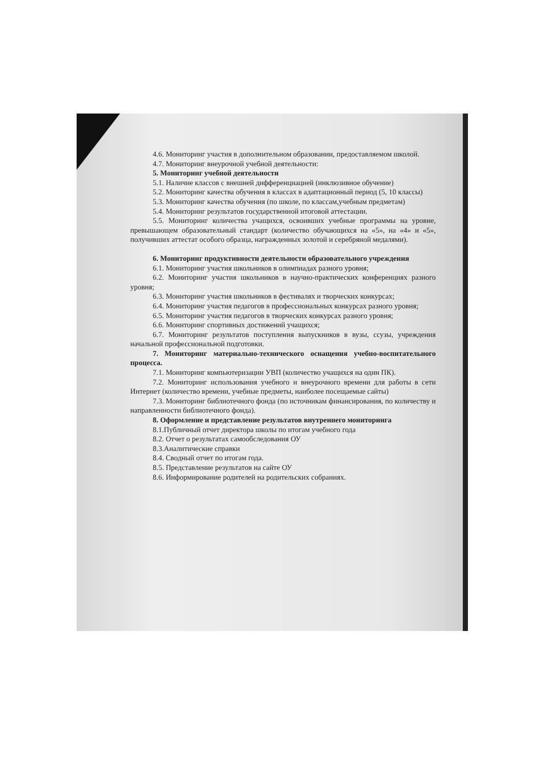4.6. Мониторинг участия в дополнительном образовании, предоставляемом школой.
4.7. Мониторинг внеурочной учебной деятельности:
5. Мониторинг учебной деятельности
5.1. Наличие классов с внешней дифференциацией (инклюзивное обучение)
5.2. Мониторинг качества обучения в классах в адаптационный период (5, 10 классы)
5.3. Мониторинг качества обучения (по школе, по классам,учебным предметам)
5.4. Мониторинг результатов государственной итоговой аттестации.
5.5. Мониторинг количества учащихся, освоивших учебные программы на уровне, превышающем образовательный стандарт (количество обучающихся на «5», на «4» и «5», получивших аттестат особого образца, награжденных золотой и серебряной медалями).
6. Мониторинг продуктивности деятельности образовательного учреждения
6.1. Мониторинг участия школьников в олимпиадах разного уровня;
6.2. Мониторинг участия школьников в научно-практических конференциях разного уровня;
6.3. Мониторинг участия школьников в фестивалях и творческих конкурсах;
6.4. Мониторинг участия педагогов в профессиональных конкурсах разного уровня;
6.5. Мониторинг участия педагогов в творческих конкурсах разного уровня;
6.6. Мониторинг спортивных достижений учащихся;
6.7. Мониторинг результатов поступления выпускников в вузы, ссузы, учреждения начальной профессиональной подготовки.
7. Мониторинг материально-технического оснащения учебно-воспитательного процесса.
7.1. Мониторинг компьютеризации УВП (количество учащихся на один ПК).
7.2. Мониторинг использования учебного и внеурочного времени для работы в сети Интернет (количество времени, учебные предметы, наиболее посещаемые сайты)
7.3. Мониторинг библиотечного фонда (по источникам финансирования, по количеству и направленности библиотечного фонда).
8. Оформление и представление результатов внутреннего мониторинга
8.1.Публичный отчет директора школы по итогам учебного года
8.2. Отчет о результатах самообследования ОУ
8.3.Аналитические справки
8.4. Сводный отчет по итогам года.
8.5. Представление результатов на сайте ОУ
8.6. Информирование родителей на родительских собраниях.